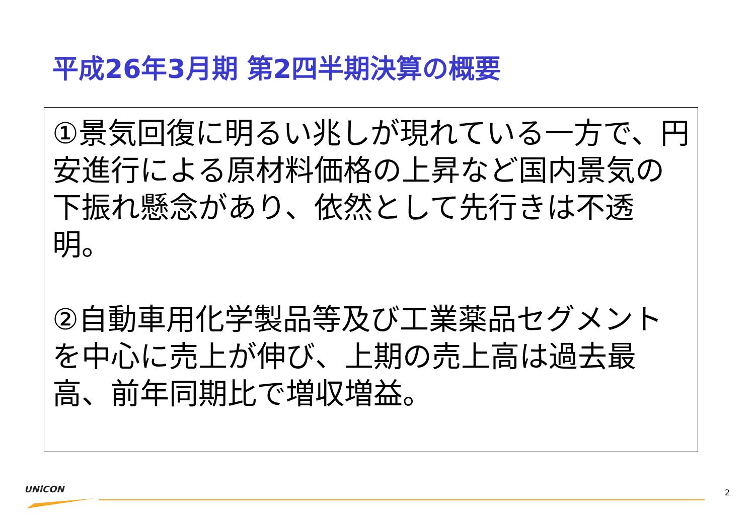平成26年3月期 第2四半期決算の概要
①景気回復に明るい兆しが現れている一方で、円安進行による原材料価格の上昇など国内景気の下振れ懸念があり、依然として先行きは不透明。
②自動車用化学製品等及び工業薬品セグメントを中心に売上が伸び、上期の売上高は過去最高、前年同期比で増収増益。
UNiCON 2